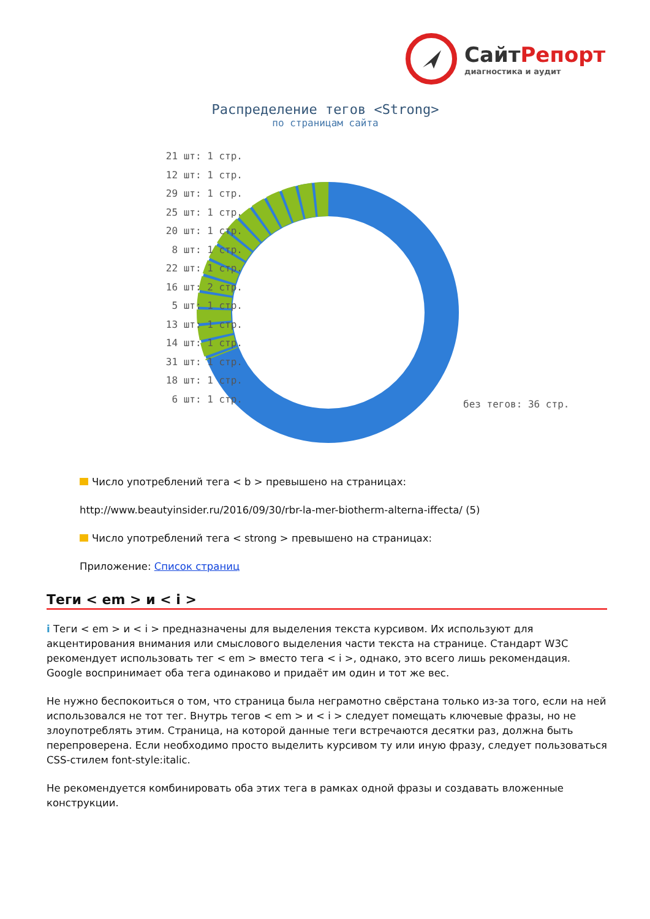СайтРепорт
диагностика и аудит
Распределение тегов <Strong>
по страницам сайта
21 шт: 1 стр.
12 шт: 1 стр.
29 шт: 1 стр.
25 шт: 1 стр.
20 шт: 1 стр.
8 шт: 1 стр.
22 шт: 1 стр.
16 шт: 2 стр.
5 шт: 1 стр.
13 шт: 1 стр.
14 шт: 1 стр.
31 шт: 1 стр.
18 шт: 1 стр.
6 шт: 1 стр.
без тегов: 36 стр.
Число употреблений тега < b > превышено на страницах:
http://www.beautyinsider.ru/2016/09/30/rbr-la-mer-biotherm-alterna-iffecta/ (5)
Число употреблений тега < strong > превышено на страницах:
Приложение: Список страниц
Теги < em > и < i >
i Теги < em > и < i > предназначены для выделения текста курсивом. Их используют для акцентирования внимания или смыслового выделения части текста на странице. Стандарт W3C рекомендует использовать тег < em > вместо тега < i >, однако, это всего лишь рекомендация. Google воспринимает оба тега одинаково и придаёт им один и тот же вес.
Не нужно беспокоиться о том, что страница была неграмотно свёрстана только из-за того, если на ней использовался не тот тег. Внутрь тегов < em > и < i > следует помещать ключевые фразы, но не злоупотреблять этим. Страница, на которой данные теги встречаются десятки раз, должна быть перепроверена. Если необходимо просто выделить курсивом ту или иную фразу, следует пользоваться CSS-стилем font-style:italic.
Не рекомендуется комбинировать оба этих тега в рамках одной фразы и создавать вложенные конструкции.